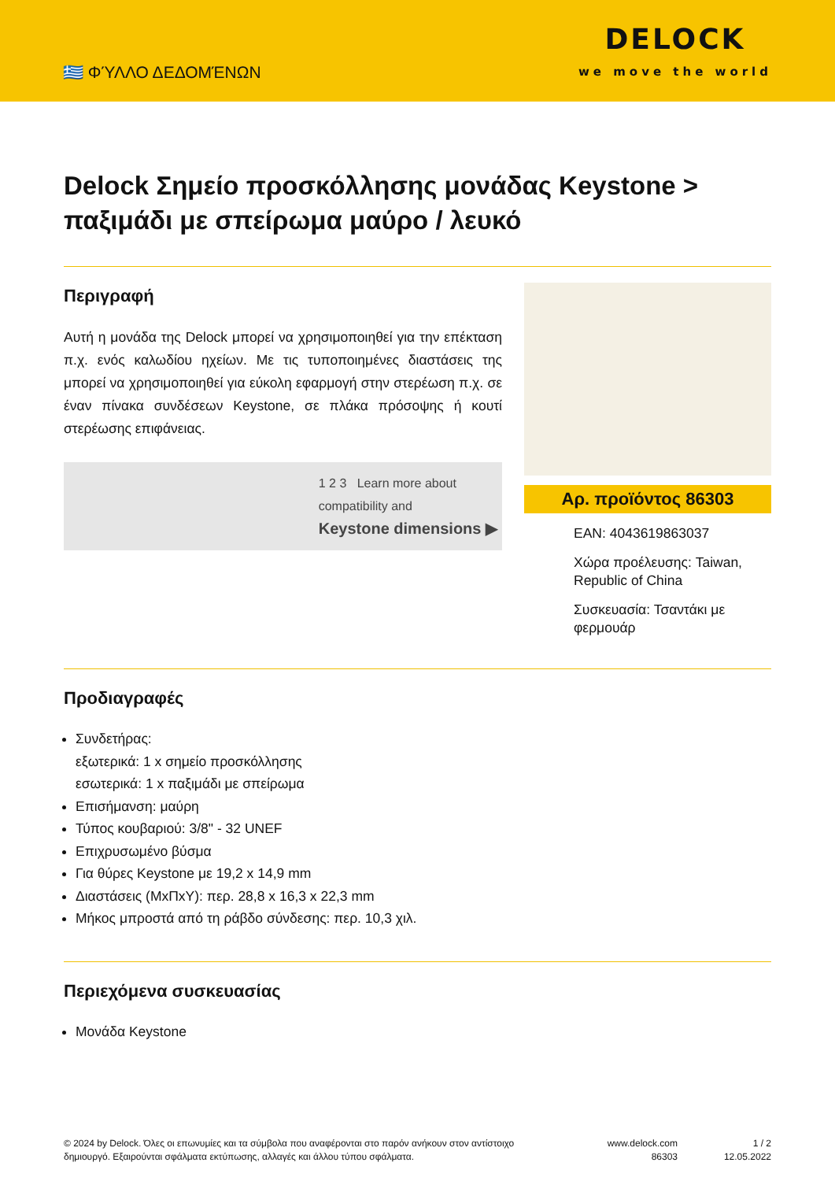🇬🇷 ΦΎΛΛΟ ΔΕΔΟΜΈΝΩΝ
DELOCK
we move the world
Delock Σημείο προσκόλλησης μονάδας Keystone > παξιμάδι με σπείρωμα μαύρο / λευκό
Περιγραφή
Αυτή η μονάδα της Delock μπορεί να χρησιμοποιηθεί για την επέκταση π.χ. ενός καλωδίου ηχείων. Με τις τυποποιημένες διαστάσεις της μπορεί να χρησιμοποιηθεί για εύκολη εφαρμογή στην στερέωση π.χ. σε έναν πίνακα συνδέσεων Keystone, σε πλάκα πρόσοψης ή κουτί στερέωσης επιφάνειας.
1 2 3 Learn more about
compatibility and
Keystone dimensions ▶
Αρ. προϊόντος 86303
EAN: 4043619863037
Χώρα προέλευσης: Taiwan, Republic of China
Συσκευασία: Τσαντάκι με φερμουάρ
Προδιαγραφές
Συνδετήρας:
εξωτερικά: 1 x σημείο προσκόλλησης
εσωτερικά: 1 x παξιμάδι με σπείρωμα
Επισήμανση: μαύρη
Τύπος κουβαριού: 3/8" - 32 UNEF
Επιχρυσωμένο βύσμα
Για θύρες Keystone με 19,2 x 14,9 mm
Διαστάσεις (ΜxΠxΥ): περ. 28,8 x 16,3 x 22,3 mm
Μήκος μπροστά από τη ράβδο σύνδεσης: περ. 10,3 χιλ.
Περιεχόμενα συσκευασίας
Μονάδα Keystone
© 2024 by Delock. Όλες οι επωνυμίες και τα σύμβολα που αναφέρονται στο παρόν ανήκουν στον αντίστοιχο δημιουργό. Εξαιρούνται σφάλματα εκτύπωσης, αλλαγές και άλλου τύπου σφάλματα.
www.delock.com
86303
1 / 2
12.05.2022